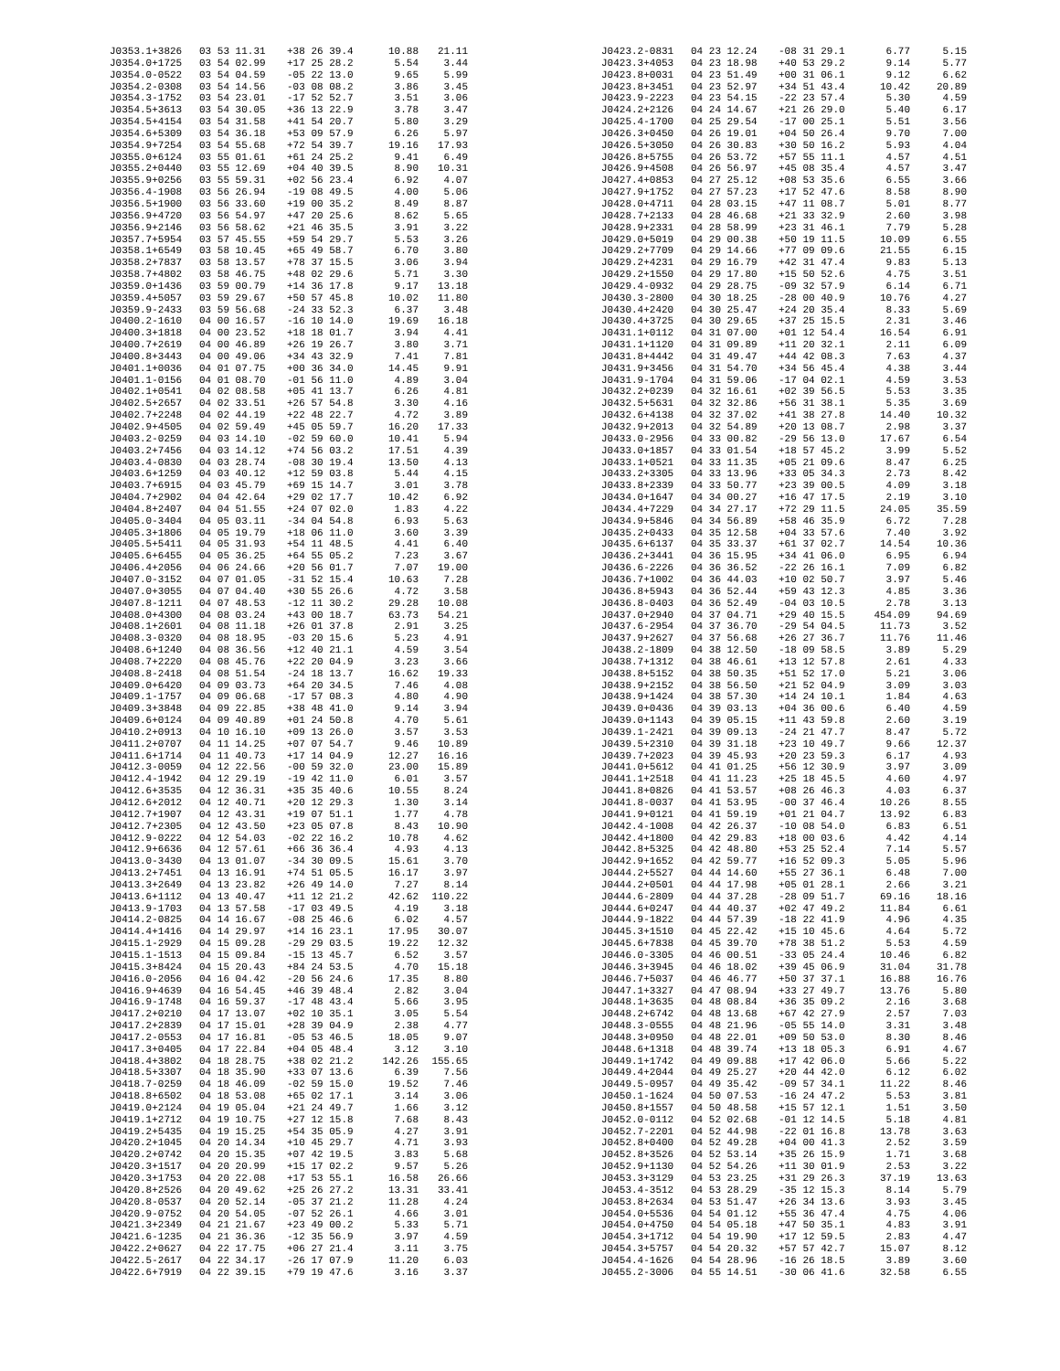| J0353.1+3826 | 03 53 11.31 | +38 26 39.4 | 10.88 | 21.11 |
| J0354.0+1725 | 03 54 02.99 | +17 25 28.2 | 5.54 | 3.44 |
| J0354.0-0522 | 03 54 04.59 | -05 22 13.0 | 9.65 | 5.99 |
| J0354.2-0308 | 03 54 14.56 | -03 08 08.2 | 3.86 | 3.45 |
| J0354.3-1752 | 03 54 23.01 | -17 52 52.7 | 3.51 | 3.06 |
| J0354.5+3613 | 03 54 30.05 | +36 13 22.9 | 3.78 | 3.47 |
| J0354.5+4154 | 03 54 31.58 | +41 54 20.7 | 5.80 | 3.29 |
| J0354.6+5309 | 03 54 36.18 | +53 09 57.9 | 6.26 | 5.97 |
| J0354.9+7254 | 03 54 55.68 | +72 54 39.7 | 19.16 | 17.93 |
| J0355.0+6124 | 03 55 01.61 | +61 24 25.2 | 9.41 | 6.49 |
| J0355.2+0440 | 03 55 12.69 | +04 40 39.5 | 8.90 | 10.31 |
| J0355.9+0256 | 03 55 59.31 | +02 56 23.4 | 6.92 | 4.07 |
| J0356.4-1908 | 03 56 26.94 | -19 08 49.5 | 4.00 | 5.06 |
| J0356.5+1900 | 03 56 33.60 | +19 00 35.2 | 8.49 | 8.87 |
| J0356.9+4720 | 03 56 54.97 | +47 20 25.6 | 8.62 | 5.65 |
| J0356.9+2146 | 03 56 58.62 | +21 46 35.5 | 3.91 | 3.22 |
| J0357.7+5954 | 03 57 45.55 | +59 54 29.7 | 5.53 | 3.26 |
| J0358.1+6549 | 03 58 10.45 | +65 49 58.7 | 6.70 | 3.80 |
| J0358.2+7837 | 03 58 13.57 | +78 37 15.5 | 3.06 | 3.94 |
| J0358.7+4802 | 03 58 46.75 | +48 02 29.6 | 5.71 | 3.30 |
| J0359.0+1436 | 03 59 00.79 | +14 36 17.8 | 9.17 | 13.18 |
| J0359.4+5057 | 03 59 29.67 | +50 57 45.8 | 10.02 | 11.80 |
| J0359.9-2433 | 03 59 56.68 | -24 33 52.3 | 6.37 | 3.48 |
| J0400.2-1610 | 04 00 16.57 | -16 10 14.0 | 19.69 | 16.18 |
| J0400.3+1818 | 04 00 23.52 | +18 18 01.7 | 3.94 | 4.41 |
| J0400.7+2619 | 04 00 46.89 | +26 19 26.7 | 3.80 | 3.71 |
| J0400.8+3443 | 04 00 49.06 | +34 43 32.9 | 7.41 | 7.81 |
| J0401.1+0036 | 04 01 07.75 | +00 36 34.0 | 14.45 | 9.91 |
| J0401.1-0156 | 04 01 08.70 | -01 56 11.0 | 4.89 | 3.04 |
| J0402.1+0541 | 04 02 08.58 | +05 41 13.7 | 6.26 | 4.81 |
| J0402.5+2657 | 04 02 33.51 | +26 57 54.8 | 3.30 | 4.16 |
| J0402.7+2248 | 04 02 44.19 | +22 48 22.7 | 4.72 | 3.89 |
| J0402.9+4505 | 04 02 59.49 | +45 05 59.7 | 16.20 | 17.33 |
| J0403.2-0259 | 04 03 14.10 | -02 59 60.0 | 10.41 | 5.94 |
| J0403.2+7456 | 04 03 14.12 | +74 56 03.2 | 17.51 | 4.39 |
| J0403.4-0830 | 04 03 28.74 | -08 30 19.4 | 13.50 | 4.13 |
| J0403.6+1259 | 04 03 40.12 | +12 59 03.8 | 5.44 | 4.15 |
| J0403.7+6915 | 04 03 45.79 | +69 15 14.7 | 3.01 | 3.78 |
| J0404.7+2902 | 04 04 42.64 | +29 02 17.7 | 10.42 | 6.92 |
| J0404.8+2407 | 04 04 51.55 | +24 07 02.0 | 1.83 | 4.22 |
| J0405.0-3404 | 04 05 03.11 | -34 04 54.8 | 6.93 | 5.63 |
| J0405.3+1806 | 04 05 19.79 | +18 06 11.0 | 3.60 | 3.39 |
| J0405.5+5411 | 04 05 31.93 | +54 11 48.5 | 4.41 | 6.40 |
| J0405.6+6455 | 04 05 36.25 | +64 55 05.2 | 7.23 | 3.67 |
| J0406.4+2056 | 04 06 24.66 | +20 56 01.7 | 7.07 | 19.00 |
| J0407.0-3152 | 04 07 01.05 | -31 52 15.4 | 10.63 | 7.28 |
| J0407.0+3055 | 04 07 04.40 | +30 55 26.6 | 4.72 | 3.58 |
| J0407.8-1211 | 04 07 48.53 | -12 11 30.2 | 29.28 | 10.08 |
| J0408.0+4300 | 04 08 03.24 | +43 00 18.7 | 63.73 | 54.21 |
| J0408.1+2601 | 04 08 11.18 | +26 01 37.8 | 2.91 | 3.25 |
| J0408.3-0320 | 04 08 18.95 | -03 20 15.6 | 5.23 | 4.91 |
| J0408.6+1240 | 04 08 36.56 | +12 40 21.1 | 4.59 | 3.54 |
| J0408.7+2220 | 04 08 45.76 | +22 20 04.9 | 3.23 | 3.66 |
| J0408.8-2418 | 04 08 51.54 | -24 18 13.7 | 16.62 | 19.33 |
| J0409.0+6420 | 04 09 03.73 | +64 20 34.5 | 7.46 | 4.08 |
| J0409.1-1757 | 04 09 06.68 | -17 57 08.3 | 4.80 | 4.90 |
| J0409.3+3848 | 04 09 22.85 | +38 48 41.0 | 9.14 | 3.94 |
| J0409.6+0124 | 04 09 40.89 | +01 24 50.8 | 4.70 | 5.61 |
| J0410.2+0913 | 04 10 16.10 | +09 13 26.0 | 3.57 | 3.53 |
| J0411.2+0707 | 04 11 14.25 | +07 07 54.7 | 9.46 | 10.89 |
| J0411.6+1714 | 04 11 40.73 | +17 14 04.9 | 12.27 | 16.16 |
| J0412.3-0059 | 04 12 22.56 | -00 59 32.0 | 23.00 | 15.89 |
| J0412.4-1942 | 04 12 29.19 | -19 42 11.0 | 6.01 | 3.57 |
| J0412.6+3535 | 04 12 36.31 | +35 35 40.6 | 10.55 | 8.24 |
| J0412.6+2012 | 04 12 40.71 | +20 12 29.3 | 1.30 | 3.14 |
| J0412.7+1907 | 04 12 43.31 | +19 07 51.1 | 1.77 | 4.78 |
| J0412.7+2305 | 04 12 43.50 | +23 05 07.8 | 8.43 | 10.90 |
| J0412.9-0222 | 04 12 54.03 | -02 22 16.2 | 10.78 | 4.62 |
| J0412.9+6636 | 04 12 57.61 | +66 36 36.4 | 4.93 | 4.13 |
| J0413.0-3430 | 04 13 01.07 | -34 30 09.5 | 15.61 | 3.70 |
| J0413.2+7451 | 04 13 16.91 | +74 51 05.5 | 16.17 | 3.97 |
| J0413.3+2649 | 04 13 23.82 | +26 49 14.0 | 7.27 | 8.14 |
| J0413.6+1112 | 04 13 40.47 | +11 12 21.2 | 42.62 | 110.22 |
| J0413.9-1703 | 04 13 57.58 | -17 03 49.5 | 4.19 | 3.18 |
| J0414.2-0825 | 04 14 16.67 | -08 25 46.6 | 6.02 | 4.57 |
| J0414.4+1416 | 04 14 29.97 | +14 16 23.1 | 17.95 | 30.07 |
| J0415.1-2929 | 04 15 09.28 | -29 29 03.5 | 19.22 | 12.32 |
| J0415.1-1513 | 04 15 09.84 | -15 13 45.7 | 6.52 | 3.57 |
| J0415.3+8424 | 04 15 20.43 | +84 24 53.5 | 4.70 | 15.18 |
| J0416.0-2056 | 04 16 04.42 | -20 56 24.6 | 17.35 | 8.80 |
| J0416.9+4639 | 04 16 54.45 | +46 39 48.4 | 2.82 | 3.04 |
| J0416.9-1748 | 04 16 59.37 | -17 48 43.4 | 5.66 | 3.95 |
| J0417.2+0210 | 04 17 13.07 | +02 10 35.1 | 3.05 | 5.54 |
| J0417.2+2839 | 04 17 15.01 | +28 39 04.9 | 2.38 | 4.77 |
| J0417.2-0553 | 04 17 16.81 | -05 53 46.5 | 18.05 | 9.07 |
| J0417.3+0405 | 04 17 22.84 | +04 05 48.4 | 3.12 | 3.10 |
| J0418.4+3802 | 04 18 28.75 | +38 02 21.2 | 142.26 | 155.65 |
| J0418.5+3307 | 04 18 35.90 | +33 07 13.6 | 6.39 | 7.56 |
| J0418.7-0259 | 04 18 46.09 | -02 59 15.0 | 19.52 | 7.46 |
| J0418.8+6502 | 04 18 53.08 | +65 02 17.1 | 3.14 | 3.06 |
| J0419.0+2124 | 04 19 05.04 | +21 24 49.7 | 1.66 | 3.12 |
| J0419.1+2712 | 04 19 10.75 | +27 12 15.8 | 7.68 | 8.43 |
| J0419.2+5435 | 04 19 15.25 | +54 35 05.9 | 4.27 | 3.91 |
| J0420.2+1045 | 04 20 14.34 | +10 45 29.7 | 4.71 | 3.93 |
| J0420.2+0742 | 04 20 15.35 | +07 42 19.5 | 3.83 | 5.68 |
| J0420.3+1517 | 04 20 20.99 | +15 17 02.2 | 9.57 | 5.26 |
| J0420.3+1753 | 04 20 22.08 | +17 53 55.1 | 16.58 | 26.66 |
| J0420.8+2526 | 04 20 49.62 | +25 26 27.2 | 13.31 | 33.41 |
| J0420.8-0537 | 04 20 52.14 | -05 37 21.2 | 11.28 | 4.24 |
| J0420.9-0752 | 04 20 54.05 | -07 52 26.1 | 4.66 | 3.01 |
| J0421.3+2349 | 04 21 21.67 | +23 49 00.2 | 5.33 | 5.71 |
| J0421.6-1235 | 04 21 36.36 | -12 35 56.9 | 3.97 | 4.59 |
| J0422.2+0627 | 04 22 17.75 | +06 27 21.4 | 3.11 | 3.75 |
| J0422.5-2617 | 04 22 34.17 | -26 17 07.9 | 11.20 | 6.03 |
| J0422.6+7919 | 04 22 39.15 | +79 19 47.6 | 3.16 | 3.37 |
| J0423.2-0831 | 04 23 12.24 | -08 31 29.1 | 6.77 | 5.15 |
| J0423.3+4053 | 04 23 18.98 | +40 53 29.2 | 9.14 | 5.77 |
| J0423.8+0031 | 04 23 51.49 | +00 31 06.1 | 9.12 | 6.62 |
| J0423.8+3451 | 04 23 52.97 | +34 51 43.4 | 10.42 | 20.89 |
| J0423.9-2223 | 04 23 54.15 | -22 23 57.4 | 5.30 | 4.59 |
| J0424.2+2126 | 04 24 14.67 | +21 26 29.0 | 5.40 | 6.17 |
| J0425.4-1700 | 04 25 29.54 | -17 00 25.1 | 5.51 | 3.56 |
| J0426.3+0450 | 04 26 19.01 | +04 50 26.4 | 9.70 | 7.00 |
| J0426.5+3050 | 04 26 30.83 | +30 50 16.2 | 5.93 | 4.04 |
| J0426.8+5755 | 04 26 53.72 | +57 55 11.1 | 4.57 | 4.51 |
| J0426.9+4508 | 04 26 56.97 | +45 08 35.4 | 4.57 | 3.47 |
| J0427.4+0853 | 04 27 25.12 | +08 53 35.6 | 6.55 | 3.66 |
| J0427.9+1752 | 04 27 57.23 | +17 52 47.6 | 8.58 | 8.90 |
| J0428.0+4711 | 04 28 03.15 | +47 11 08.7 | 5.01 | 8.77 |
| J0428.7+2133 | 04 28 46.68 | +21 33 32.9 | 2.60 | 3.98 |
| J0428.9+2331 | 04 28 58.99 | +23 31 46.1 | 7.79 | 5.28 |
| J0429.0+5019 | 04 29 00.38 | +50 19 11.5 | 10.09 | 6.55 |
| J0429.2+7709 | 04 29 14.66 | +77 09 09.6 | 21.55 | 6.15 |
| J0429.2+4231 | 04 29 16.79 | +42 31 47.4 | 9.83 | 5.13 |
| J0429.2+1550 | 04 29 17.80 | +15 50 52.6 | 4.75 | 3.51 |
| J0429.4-0932 | 04 29 28.75 | -09 32 57.9 | 6.14 | 6.71 |
| J0430.3-2800 | 04 30 18.25 | -28 00 40.9 | 10.76 | 4.27 |
| J0430.4+2420 | 04 30 25.47 | +24 20 35.4 | 8.33 | 5.69 |
| J0430.4+3725 | 04 30 29.65 | +37 25 15.5 | 2.31 | 3.46 |
| J0431.1+0112 | 04 31 07.00 | +01 12 54.4 | 16.54 | 6.91 |
| J0431.1+1120 | 04 31 09.89 | +11 20 32.1 | 2.11 | 6.09 |
| J0431.8+4442 | 04 31 49.47 | +44 42 08.3 | 7.63 | 4.37 |
| J0431.9+3456 | 04 31 54.70 | +34 56 45.4 | 4.38 | 3.44 |
| J0431.9-1704 | 04 31 59.06 | -17 04 02.1 | 4.59 | 3.53 |
| J0432.2+0239 | 04 32 16.61 | +02 39 56.5 | 5.53 | 3.35 |
| J0432.5+5631 | 04 32 32.86 | +56 31 38.1 | 5.35 | 3.69 |
| J0432.6+4138 | 04 32 37.02 | +41 38 27.8 | 14.40 | 10.32 |
| J0432.9+2013 | 04 32 54.89 | +20 13 08.7 | 2.98 | 3.37 |
| J0433.0-2956 | 04 33 00.82 | -29 56 13.0 | 17.67 | 6.54 |
| J0433.0+1857 | 04 33 01.54 | +18 57 45.2 | 3.99 | 5.52 |
| J0433.1+0521 | 04 33 11.35 | +05 21 09.6 | 8.47 | 6.25 |
| J0433.2+3305 | 04 33 13.96 | +33 05 34.3 | 2.73 | 8.42 |
| J0433.8+2339 | 04 33 50.77 | +23 39 00.5 | 4.09 | 3.18 |
| J0434.0+1647 | 04 34 00.27 | +16 47 17.5 | 2.19 | 3.10 |
| J0434.4+7229 | 04 34 27.17 | +72 29 11.5 | 24.05 | 35.59 |
| J0434.9+5846 | 04 34 56.89 | +58 46 35.9 | 6.72 | 7.28 |
| J0435.2+0433 | 04 35 12.58 | +04 33 57.6 | 7.40 | 3.92 |
| J0435.6+6137 | 04 35 33.37 | +61 37 02.7 | 14.54 | 10.36 |
| J0436.2+3441 | 04 36 15.95 | +34 41 06.0 | 6.95 | 6.94 |
| J0436.6-2226 | 04 36 36.52 | -22 26 16.1 | 7.09 | 6.82 |
| J0436.7+1002 | 04 36 44.03 | +10 02 50.7 | 3.97 | 5.46 |
| J0436.8+5943 | 04 36 52.44 | +59 43 12.3 | 4.85 | 3.36 |
| J0436.8-0403 | 04 36 52.49 | -04 03 10.5 | 2.78 | 3.13 |
| J0437.0+2940 | 04 37 04.71 | +29 40 15.5 | 454.09 | 94.69 |
| J0437.6-2954 | 04 37 36.70 | -29 54 04.5 | 11.73 | 3.52 |
| J0437.9+2627 | 04 37 56.68 | +26 27 36.7 | 11.76 | 11.46 |
| J0438.2-1809 | 04 38 12.50 | -18 09 58.5 | 3.89 | 5.29 |
| J0438.7+1312 | 04 38 46.61 | +13 12 57.8 | 2.61 | 4.33 |
| J0438.8+5152 | 04 38 50.35 | +51 52 17.0 | 5.21 | 3.06 |
| J0438.9+2152 | 04 38 56.50 | +21 52 04.9 | 3.09 | 3.03 |
| J0438.9+1424 | 04 38 57.30 | +14 24 10.1 | 1.84 | 4.63 |
| J0439.0+0436 | 04 39 03.13 | +04 36 00.6 | 6.40 | 4.59 |
| J0439.0+1143 | 04 39 05.15 | +11 43 59.8 | 2.60 | 3.19 |
| J0439.1-2421 | 04 39 09.13 | -24 21 47.7 | 8.47 | 5.72 |
| J0439.5+2310 | 04 39 31.18 | +23 10 49.7 | 9.66 | 12.37 |
| J0439.7+2023 | 04 39 45.93 | +20 23 59.3 | 6.17 | 4.93 |
| J0441.0+5612 | 04 41 01.25 | +56 12 30.9 | 3.97 | 3.09 |
| J0441.1+2518 | 04 41 11.23 | +25 18 45.5 | 4.60 | 4.97 |
| J0441.8+0826 | 04 41 53.57 | +08 26 46.3 | 4.03 | 6.37 |
| J0441.8-0037 | 04 41 53.95 | -00 37 46.4 | 10.26 | 8.55 |
| J0441.9+0121 | 04 41 59.19 | +01 21 04.7 | 13.92 | 6.83 |
| J0442.4-1008 | 04 42 26.37 | -10 08 54.0 | 6.83 | 6.51 |
| J0442.4+1800 | 04 42 29.83 | +18 00 03.6 | 4.42 | 4.14 |
| J0442.8+5325 | 04 42 48.80 | +53 25 52.4 | 7.14 | 5.57 |
| J0442.9+1652 | 04 42 59.77 | +16 52 09.3 | 5.05 | 5.96 |
| J0444.2+5527 | 04 44 14.60 | +55 27 36.1 | 6.48 | 7.00 |
| J0444.2+0501 | 04 44 17.98 | +05 01 28.1 | 2.66 | 3.21 |
| J0444.6-2809 | 04 44 37.28 | -28 09 51.7 | 69.16 | 18.16 |
| J0444.6+0247 | 04 44 40.37 | +02 47 49.2 | 11.84 | 6.61 |
| J0444.9-1822 | 04 44 57.39 | -18 22 41.9 | 4.96 | 4.35 |
| J0445.3+1510 | 04 45 22.42 | +15 10 45.6 | 4.64 | 5.72 |
| J0445.6+7838 | 04 45 39.70 | +78 38 51.2 | 5.53 | 4.59 |
| J0446.0-3305 | 04 46 00.51 | -33 05 24.4 | 10.46 | 6.82 |
| J0446.3+3945 | 04 46 18.02 | +39 45 06.9 | 31.04 | 31.78 |
| J0446.7+5037 | 04 46 46.77 | +50 37 37.1 | 16.88 | 16.76 |
| J0447.1+3327 | 04 47 08.94 | +33 27 49.7 | 13.76 | 5.80 |
| J0448.1+3635 | 04 48 08.84 | +36 35 09.2 | 2.16 | 3.68 |
| J0448.2+6742 | 04 48 13.68 | +67 42 27.9 | 2.57 | 7.03 |
| J0448.3-0555 | 04 48 21.96 | -05 55 14.0 | 3.31 | 3.48 |
| J0448.3+0950 | 04 48 22.01 | +09 50 53.0 | 8.30 | 8.46 |
| J0448.6+1318 | 04 48 39.74 | +13 18 05.3 | 6.91 | 4.67 |
| J0449.1+1742 | 04 49 09.88 | +17 42 06.0 | 5.66 | 5.22 |
| J0449.4+2044 | 04 49 25.27 | +20 44 42.0 | 6.12 | 6.02 |
| J0449.5-0957 | 04 49 35.42 | -09 57 34.1 | 11.22 | 8.46 |
| J0450.1-1624 | 04 50 07.53 | -16 24 47.2 | 5.53 | 3.81 |
| J0450.8+1557 | 04 50 48.58 | +15 57 12.1 | 1.51 | 3.50 |
| J0452.0-0112 | 04 52 02.68 | -01 12 14.5 | 5.18 | 4.81 |
| J0452.7-2201 | 04 52 44.98 | -22 01 16.8 | 13.78 | 3.63 |
| J0452.8+0400 | 04 52 49.28 | +04 00 41.3 | 2.52 | 3.59 |
| J0452.8+3526 | 04 52 53.14 | +35 26 15.9 | 1.71 | 3.68 |
| J0452.9+1130 | 04 52 54.26 | +11 30 01.9 | 2.53 | 3.22 |
| J0453.3+3129 | 04 53 23.25 | +31 29 26.3 | 37.19 | 13.63 |
| J0453.4-3512 | 04 53 28.29 | -35 12 15.3 | 8.14 | 5.79 |
| J0453.8+2634 | 04 53 51.47 | +26 34 13.6 | 3.93 | 3.45 |
| J0454.0+5536 | 04 54 01.12 | +55 36 47.4 | 4.75 | 4.06 |
| J0454.0+4750 | 04 54 05.18 | +47 50 35.1 | 4.83 | 3.91 |
| J0454.3+1712 | 04 54 19.90 | +17 12 59.5 | 2.83 | 4.47 |
| J0454.3+5757 | 04 54 20.32 | +57 57 42.7 | 15.07 | 8.12 |
| J0454.4-1626 | 04 54 28.96 | -16 26 18.5 | 3.89 | 3.60 |
| J0455.2-3006 | 04 55 14.51 | -30 06 41.6 | 32.58 | 6.55 |